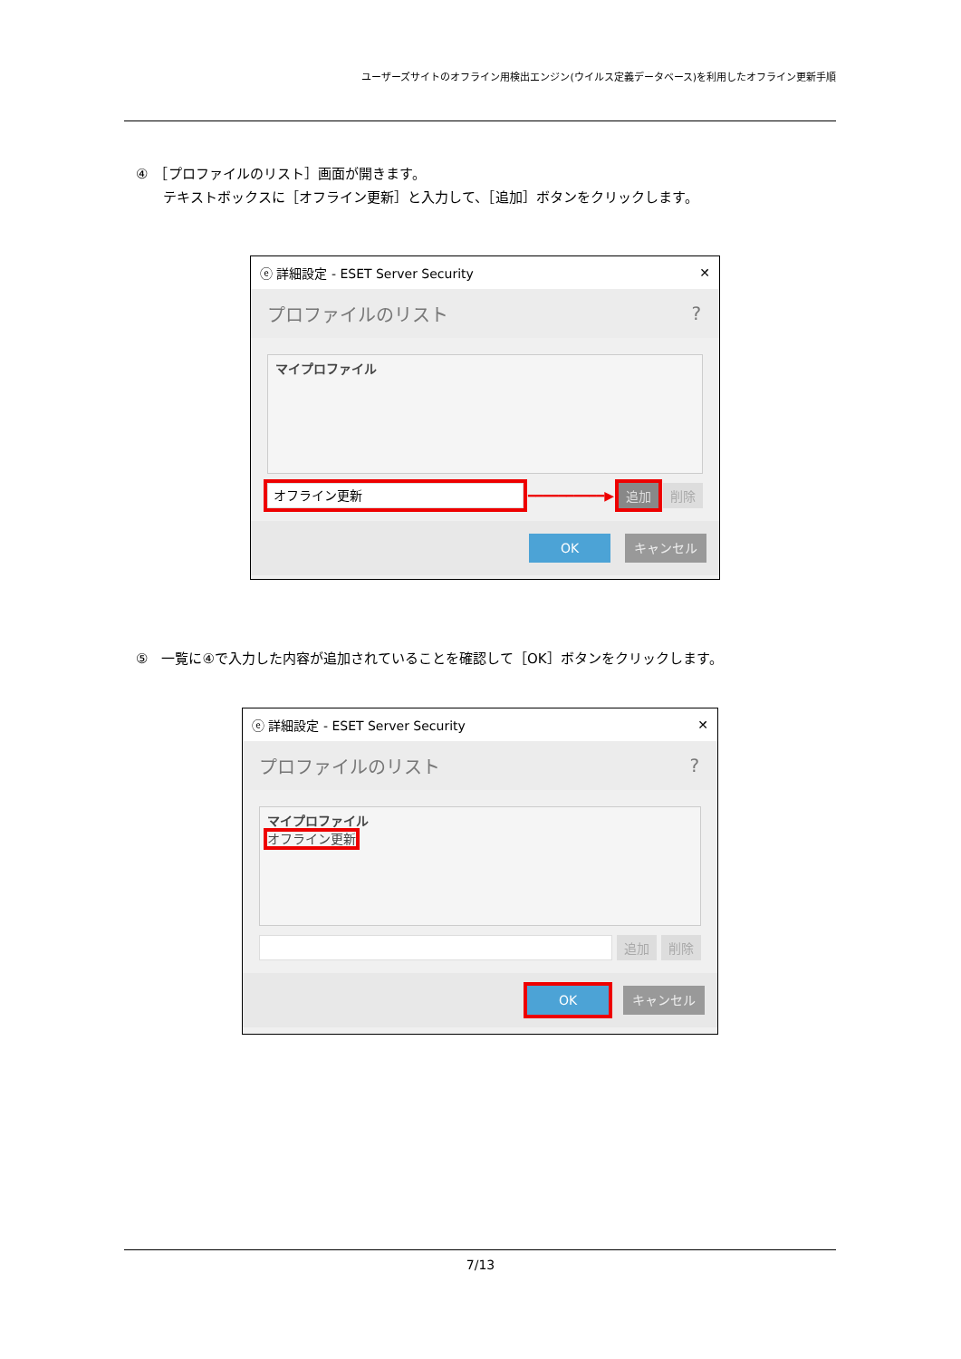ユーザーズサイトのオフライン用検出エンジン(ウイルス定義データベース)を利用したオフライン更新手順
④　［プロファイルのリスト］画面が開きます。
テキストボックスに［オフライン更新］と入力して、［追加］ボタンをクリックします。
ⓔ 詳細設定 - ESET Server Security ✕
プロファイルのリスト?
マイプロファイル
オフライン更新
━━━━━━━━━━▶ 追加 削除
OK キャンセル
⑤　一覧に④で入力した内容が追加されていることを確認して［OK］ボタンをクリックします。
ⓔ 詳細設定 - ESET Server Security ✕
プロファイルのリスト?
マイプロファイル
オフライン更新
追加 削除
OK キャンセル
7/13